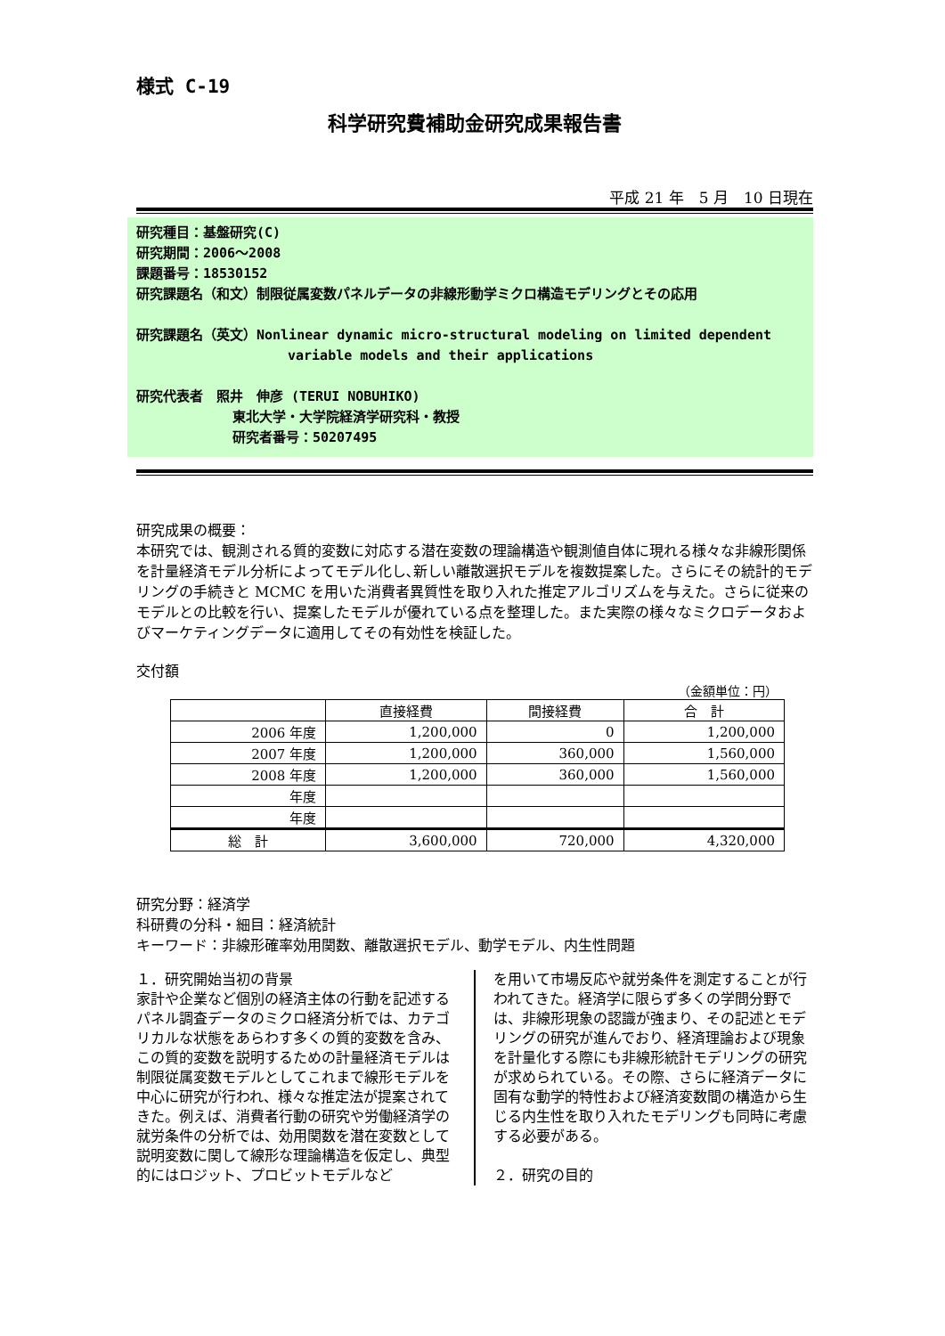様式 C-19
科学研究費補助金研究成果報告書
平成 21 年　5 月　10 日現在
研究種目：基盤研究(C)
研究期間：2006～2008
課題番号：18530152
研究課題名（和文）制限従属変数パネルデータの非線形動学ミクロ構造モデリングとその応用
研究課題名（英文）Nonlinear dynamic micro-structural modeling on limited dependent
variable models and their applications
研究代表者　照井　伸彦 (TERUI NOBUHIKO)
東北大学・大学院経済学研究科・教授
研究者番号：50207495
研究成果の概要：
本研究では、観測される質的変数に対応する潜在変数の理論構造や観測値自体に現れる様々な非線形関係を計量経済モデル分析によってモデル化し､新しい離散選択モデルを複数提案した。さらにその統計的モデリングの手続きと MCMC を用いた消費者異質性を取り入れた推定アルゴリズムを与えた。さらに従来のモデルとの比較を行い、提案したモデルが優れている点を整理した。また実際の様々なミクロデータおよびマーケティングデータに適用してその有効性を検証した。
交付額
（金額単位：円）
| | 直接経費 | 間接経費 | 合 計 |
| --- | --- | --- | --- |
| 2006 年度 | 1,200,000 | 0 | 1,200,000 |
| 2007 年度 | 1,200,000 | 360,000 | 1,560,000 |
| 2008 年度 | 1,200,000 | 360,000 | 1,560,000 |
| 年度 | | | |
| 年度 | | | |
| 総 計 | 3,600,000 | 720,000 | 4,320,000 |
研究分野：経済学
科研費の分科・細目：経済統計
キーワード：非線形確率効用関数、離散選択モデル、動学モデル、内生性問題
１．研究開始当初の背景
家計や企業など個別の経済主体の行動を記述するパネル調査データのミクロ経済分析では、カテゴリカルな状態をあらわす多くの質的変数を含み、この質的変数を説明するための計量経済モデルは制限従属変数モデルとしてこれまで線形モデルを中心に研究が行われ、様々な推定法が提案されてきた。例えば、消費者行動の研究や労働経済学の就労条件の分析では、効用関数を潜在変数として説明変数に関して線形な理論構造を仮定し、典型的にはロジット、プロビットモデルなど
を用いて市場反応や就労条件を測定することが行われてきた。経済学に限らず多くの学問分野では、非線形現象の認識が強まり、その記述とモデリングの研究が進んでおり、経済理論および現象を計量化する際にも非線形統計モデリングの研究が求められている。その際、さらに経済データに固有な動学的特性および経済変数間の構造から生じる内生性を取り入れたモデリングも同時に考慮する必要がある。
２．研究の目的